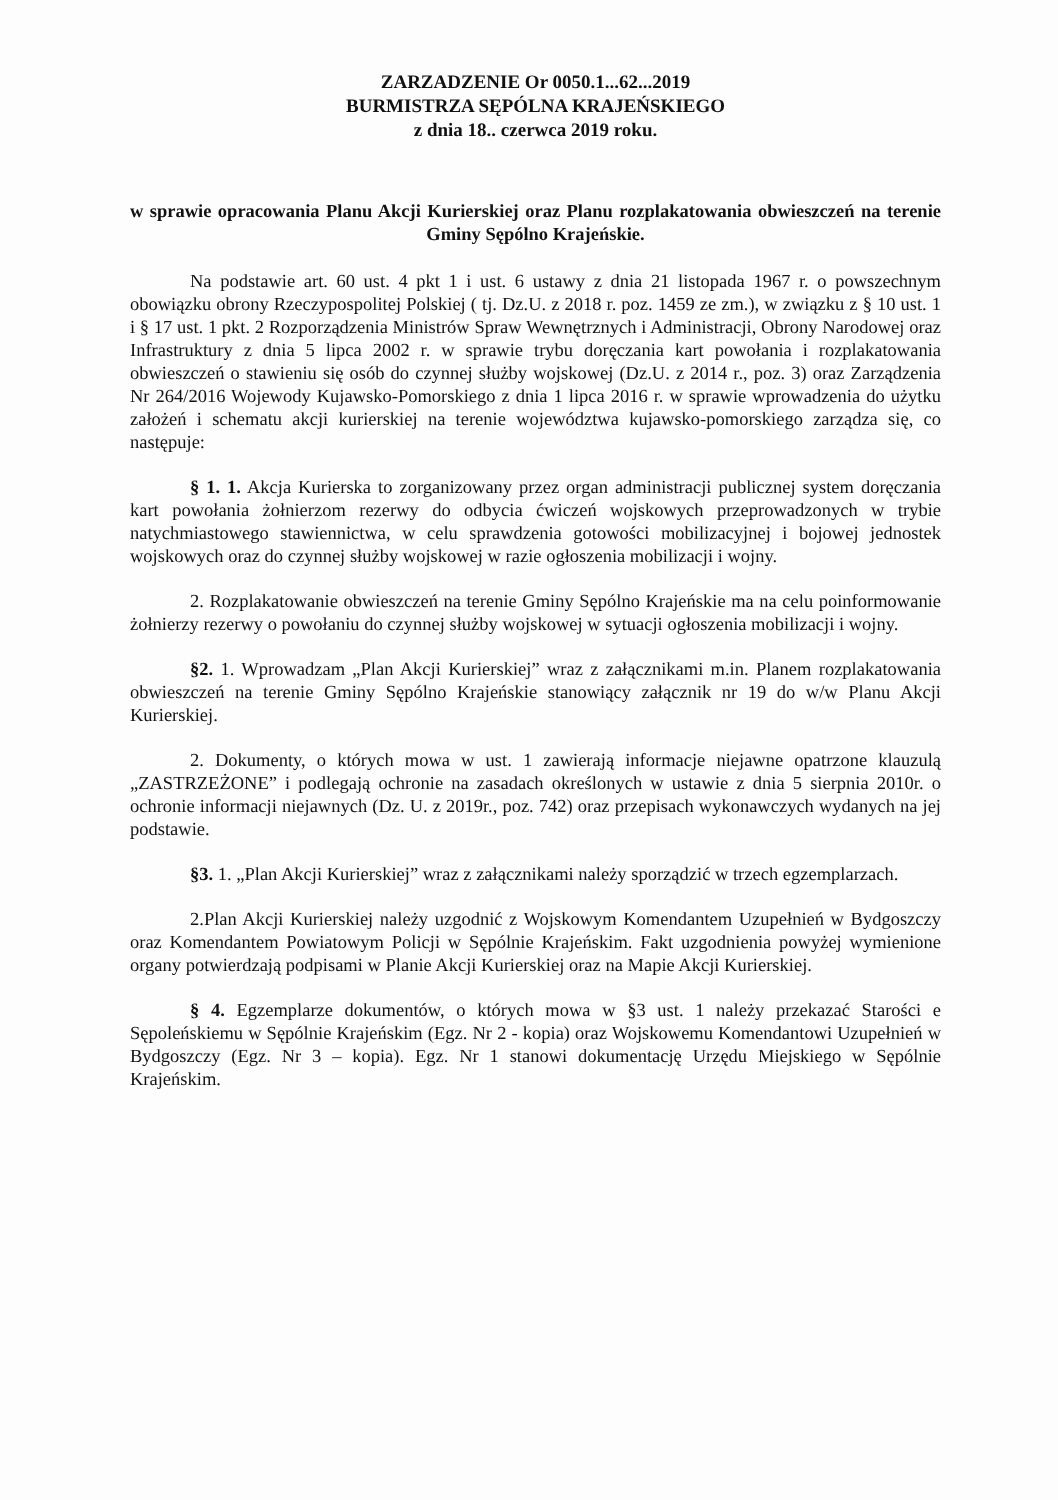ZARZADZENIE Or 0050.1...62...2019
BURMISTRZA SĘPÓLNA KRAJEŃSKIEGO
z dnia 18.. czerwca 2019 roku.
w sprawie opracowania Planu Akcji Kurierskiej oraz Planu rozplakatowania obwieszczeń na terenie Gminy Sępólno Krajeńskie.
Na podstawie art. 60 ust. 4 pkt 1 i ust. 6 ustawy z dnia 21 listopada 1967 r. o powszechnym obowiązku obrony Rzeczypospolitej Polskiej ( tj. Dz.U. z 2018 r. poz. 1459 ze zm.), w związku z § 10 ust. 1 i § 17 ust. 1 pkt. 2 Rozporządzenia Ministrów Spraw Wewnętrznych i Administracji, Obrony Narodowej oraz Infrastruktury z dnia 5 lipca 2002 r. w sprawie trybu doręczania kart powołania i rozplakatowania obwieszczeń o stawieniu się osób do czynnej służby wojskowej (Dz.U. z 2014 r., poz. 3) oraz Zarządzenia Nr 264/2016 Wojewody Kujawsko-Pomorskiego z dnia 1 lipca 2016 r. w sprawie wprowadzenia do użytku założeń i schematu akcji kurierskiej na terenie województwa kujawsko-pomorskiego zarządza się, co następuje:
§ 1. 1. Akcja Kurierska to zorganizowany przez organ administracji publicznej system doręczania kart powołania żołnierzom rezerwy do odbycia ćwiczeń wojskowych przeprowadzonych w trybie natychmiastowego stawiennictwa, w celu sprawdzenia gotowości mobilizacyjnej i bojowej jednostek wojskowych oraz do czynnej służby wojskowej w razie ogłoszenia mobilizacji i wojny.
2. Rozplakatowanie obwieszczeń na terenie Gminy Sępólno Krajeńskie ma na celu poinformowanie żołnierzy rezerwy o powołaniu do czynnej służby wojskowej w sytuacji ogłoszenia mobilizacji i wojny.
§2. 1. Wprowadzam „Plan Akcji Kurierskiej” wraz z załącznikami m.in. Planem rozplakatowania obwieszczeń na terenie Gminy Sępólno Krajeńskie stanowiący załącznik nr 19 do w/w Planu Akcji Kurierskiej.
2. Dokumenty, o których mowa w ust. 1 zawierają informacje niejawne opatrzone klauzulą „ZASTRZEŻONE” i podlegają ochronie na zasadach określonych w ustawie z dnia 5 sierpnia 2010r. o ochronie informacji niejawnych (Dz. U. z 2019r., poz. 742) oraz przepisach wykonawczych wydanych na jej podstawie.
§3. 1. „Plan Akcji Kurierskiej” wraz z załącznikami należy sporządzić w trzech egzemplarzach.
2.Plan Akcji Kurierskiej należy uzgodnić z Wojskowym Komendantem Uzupełnień w Bydgoszczy oraz Komendantem Powiatowym Policji w Sępólnie Krajeńskim. Fakt uzgodnienia powyżej wymienione organy potwierdzają podpisami w Planie Akcji Kurierskiej oraz na Mapie Akcji Kurierskiej.
§ 4. Egzemplarze dokumentów, o których mowa w §3 ust. 1 należy przekazać Starości e Sępoleńskiemu w Sępólnie Krajeńskim (Egz. Nr 2 - kopia) oraz Wojskowemu Komendantowi Uzupełnień w Bydgoszczy (Egz. Nr 3 – kopia). Egz. Nr 1 stanowi dokumentację Urzędu Miejskiego w Sępólnie Krajeńskim.